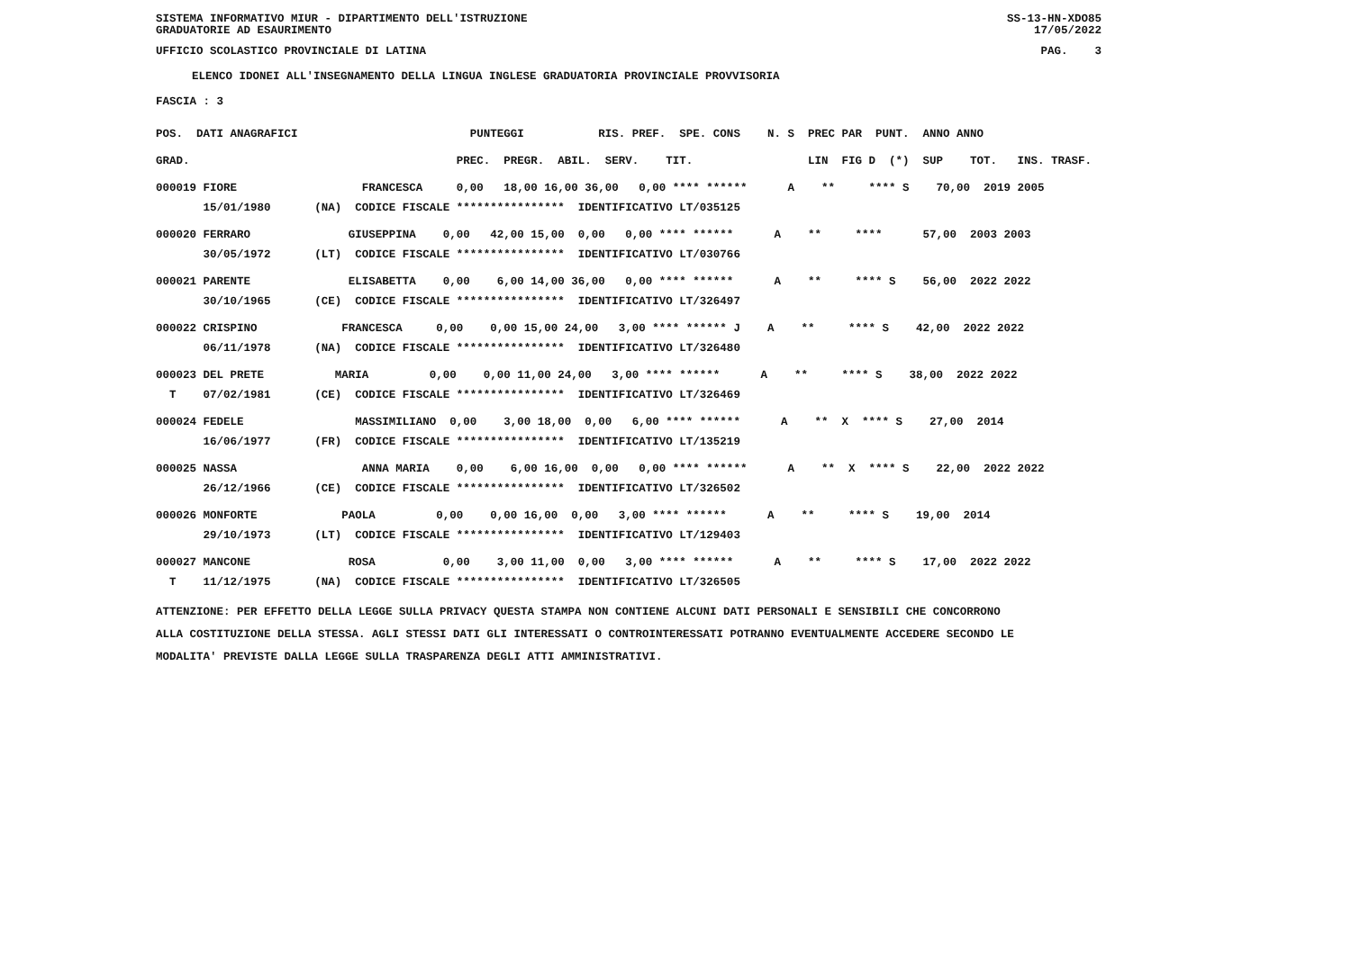SISTEMA INFORMATIVO MIUR - DIPARTIMENTO DELL'ISTRUZIONE SS-13-HN-XDO85
GRADUATORIE AD ESAURIMENTO 17/05/2022
UFFICIO SCOLASTICO PROVINCIALE DI LATINA PAG. 3
ELENCO IDONEI ALL'INSEGNAMENTO DELLA LINGUA INGLESE GRADUATORIA PROVINCIALE PROVVISORIA
FASCIA : 3
| POS. DATI ANAGRAFICI | PUNTEGGI RIS. PREF. SPE. CONS N. S PREC PAR PUNT. ANNO ANNO |
| --- | --- |
| GRAD. | PREC. PREGR. ABIL. SERV. TIT. LIN FIG D (*) SUP TOT. INS. TRASF. |
| 000019 FIORE | FRANCESCA 0,00 18,00 16,00 36,00 0,00 **** ****** A ** **** S 70,00 2019 2005 |
| 15/01/1980 | (NA) CODICE FISCALE **************** IDENTIFICATIVO LT/035125 |
| 000020 FERRARO | GIUSEPPINA 0,00 42,00 15,00 0,00 0,00 **** ****** A ** **** 57,00 2003 2003 |
| 30/05/1972 | (LT) CODICE FISCALE **************** IDENTIFICATIVO LT/030766 |
| 000021 PARENTE | ELISABETTA 0,00 6,00 14,00 36,00 0,00 **** ****** A ** **** S 56,00 2022 2022 |
| 30/10/1965 | (CE) CODICE FISCALE **************** IDENTIFICATIVO LT/326497 |
| 000022 CRISPINO | FRANCESCA 0,00 0,00 15,00 24,00 3,00 **** ****** J A ** **** S 42,00 2022 2022 |
| 06/11/1978 | (NA) CODICE FISCALE **************** IDENTIFICATIVO LT/326480 |
| 000023 DEL PRETE | MARIA 0,00 0,00 11,00 24,00 3,00 **** ****** A ** **** S 38,00 2022 2022 |
| T 07/02/1981 | (CE) CODICE FISCALE **************** IDENTIFICATIVO LT/326469 |
| 000024 FEDELE | MASSIMILIANO 0,00 3,00 18,00 0,00 6,00 **** ****** A ** X **** S 27,00 2014 |
| 16/06/1977 | (FR) CODICE FISCALE **************** IDENTIFICATIVO LT/135219 |
| 000025 NASSA | ANNA MARIA 0,00 6,00 16,00 0,00 0,00 **** ****** A ** X **** S 22,00 2022 2022 |
| 26/12/1966 | (CE) CODICE FISCALE **************** IDENTIFICATIVO LT/326502 |
| 000026 MONFORTE | PAOLA 0,00 0,00 16,00 0,00 3,00 **** ****** A ** **** S 19,00 2014 |
| 29/10/1973 | (LT) CODICE FISCALE **************** IDENTIFICATIVO LT/129403 |
| 000027 MANCONE | ROSA 0,00 3,00 11,00 0,00 3,00 **** ****** A ** **** S 17,00 2022 2022 |
| T 11/12/1975 | (NA) CODICE FISCALE **************** IDENTIFICATIVO LT/326505 |
ATTENZIONE: PER EFFETTO DELLA LEGGE SULLA PRIVACY QUESTA STAMPA NON CONTIENE ALCUNI DATI PERSONALI E SENSIBILI CHE CONCORRONO
ALLA COSTITUZIONE DELLA STESSA. AGLI STESSI DATI GLI INTERESSATI O CONTROINTERESSATI POTRANNO EVENTUALMENTE ACCEDERE SECONDO LE
MODALITA' PREVISTE DALLA LEGGE SULLA TRASPARENZA DEGLI ATTI AMMINISTRATIVI.